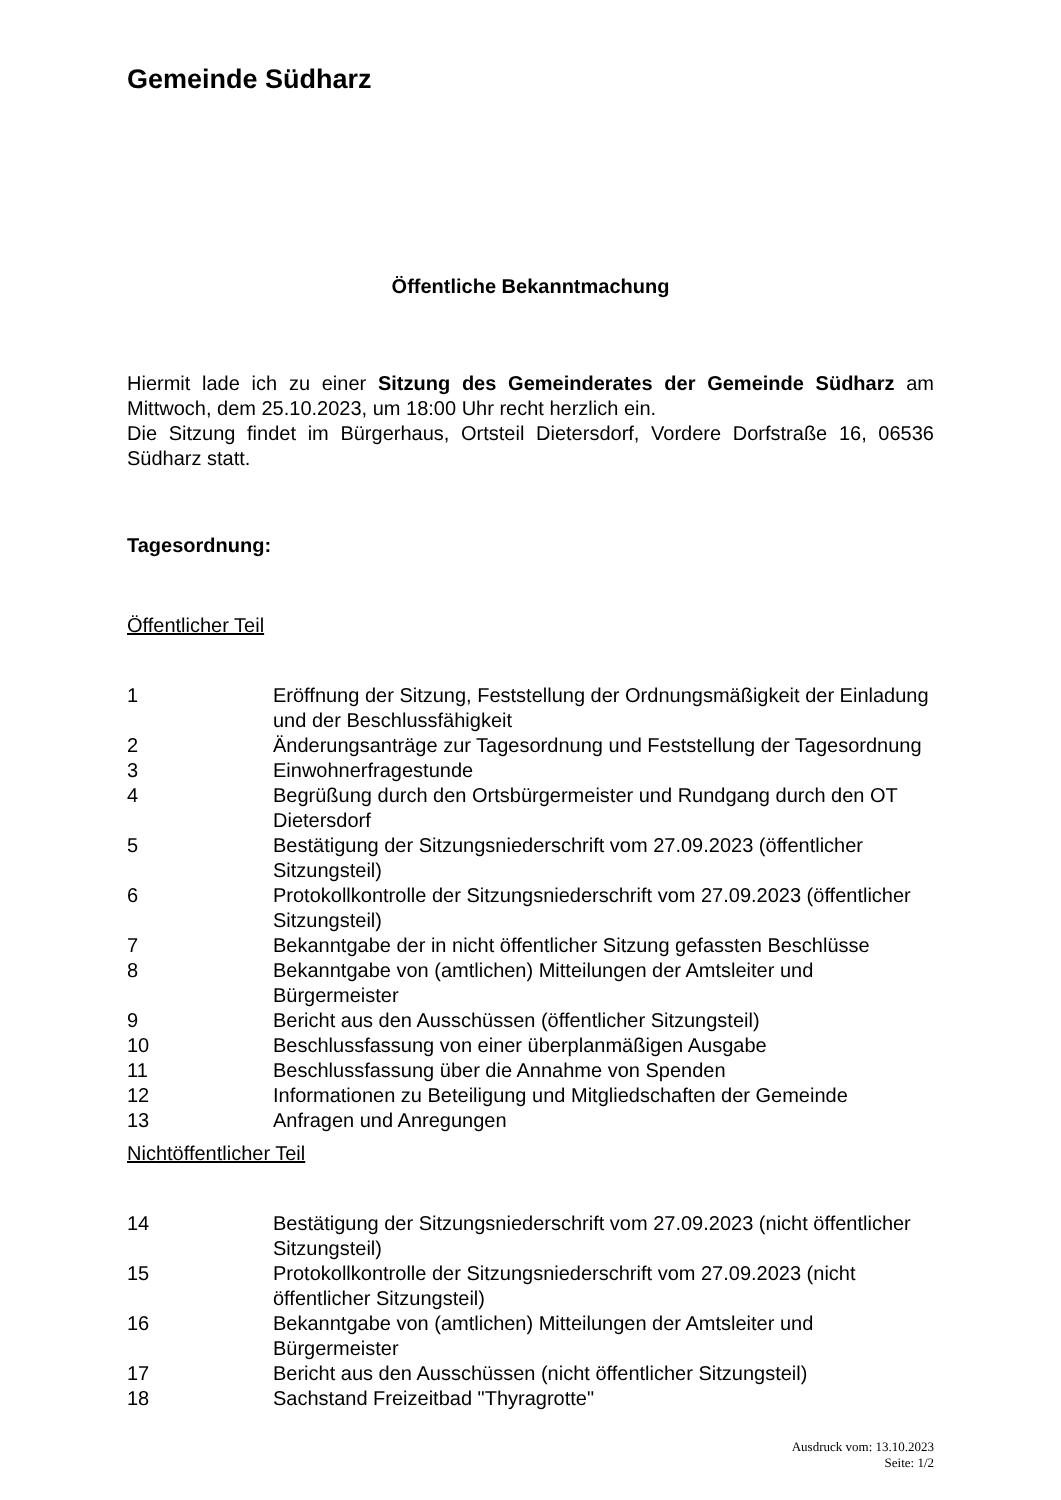Gemeinde Südharz
Öffentliche Bekanntmachung
Hiermit lade ich zu einer Sitzung des Gemeinderates der Gemeinde Südharz am Mittwoch, dem 25.10.2023, um 18:00 Uhr recht herzlich ein.
Die Sitzung findet im Bürgerhaus, Ortsteil Dietersdorf, Vordere Dorfstraße 16, 06536 Südharz statt.
Tagesordnung:
Öffentlicher Teil
| 1 | Eröffnung der Sitzung, Feststellung der Ordnungsmäßigkeit der Einladung und der Beschlussfähigkeit |
| 2 | Änderungsanträge zur Tagesordnung und Feststellung der Tagesordnung |
| 3 | Einwohnerfragestunde |
| 4 | Begrüßung durch den Ortsbürgermeister und Rundgang durch den OT Dietersdorf |
| 5 | Bestätigung der Sitzungsniederschrift vom 27.09.2023 (öffentlicher Sitzungsteil) |
| 6 | Protokollkontrolle der Sitzungsniederschrift vom 27.09.2023 (öffentlicher Sitzungsteil) |
| 7 | Bekanntgabe der in nicht öffentlicher Sitzung gefassten Beschlüsse |
| 8 | Bekanntgabe von (amtlichen) Mitteilungen der Amtsleiter und Bürgermeister |
| 9 | Bericht aus den Ausschüssen (öffentlicher Sitzungsteil) |
| 10 | Beschlussfassung von einer überplanmäßigen Ausgabe |
| 11 | Beschlussfassung über die Annahme von Spenden |
| 12 | Informationen zu Beteiligung und Mitgliedschaften der Gemeinde |
| 13 | Anfragen und Anregungen |
Nichtöffentlicher Teil
| 14 | Bestätigung der Sitzungsniederschrift vom 27.09.2023 (nicht öffentlicher Sitzungsteil) |
| 15 | Protokollkontrolle der Sitzungsniederschrift vom 27.09.2023 (nicht öffentlicher Sitzungsteil) |
| 16 | Bekanntgabe von (amtlichen) Mitteilungen der Amtsleiter und Bürgermeister |
| 17 | Bericht aus den Ausschüssen (nicht öffentlicher Sitzungsteil) |
| 18 | Sachstand Freizeitbad "Thyragrotte" |
Ausdruck vom: 13.10.2023
Seite: 1/2